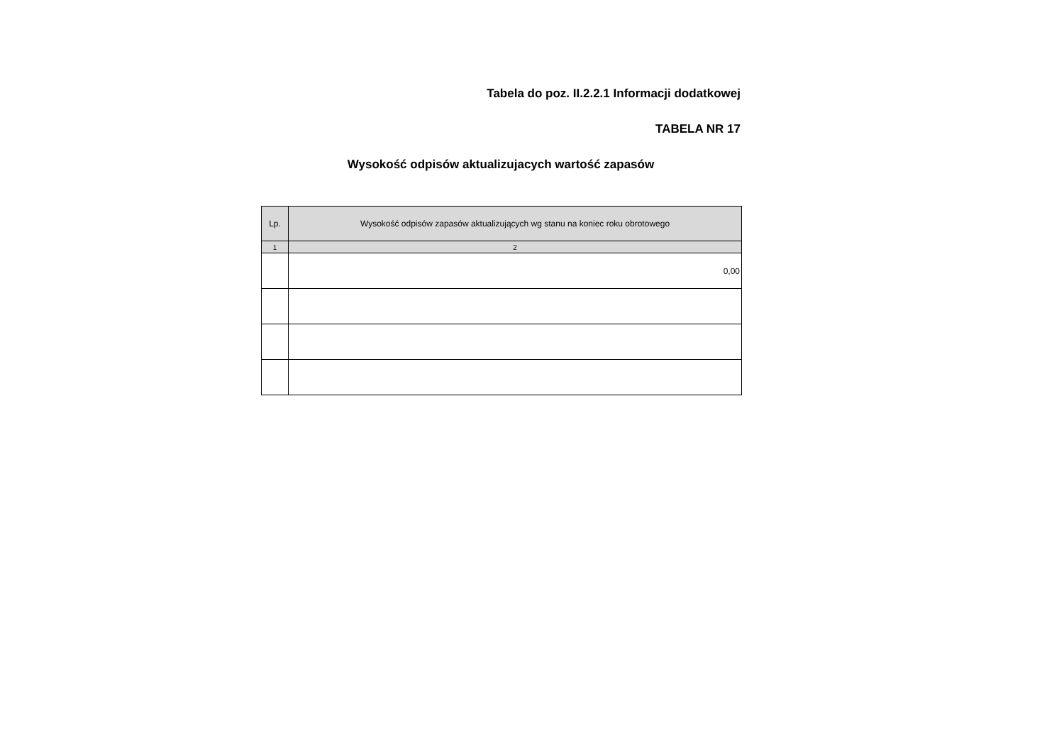Tabela do poz. II.2.2.1 Informacji dodatkowej
TABELA NR 17
Wysokość odpisów aktualizujacych wartość zapasów
| Lp. | Wysokość odpisów zapasów aktualizujących wg stanu na koniec roku obrotowego |
| --- | --- |
| 1 | 2 |
| | 0,00 |